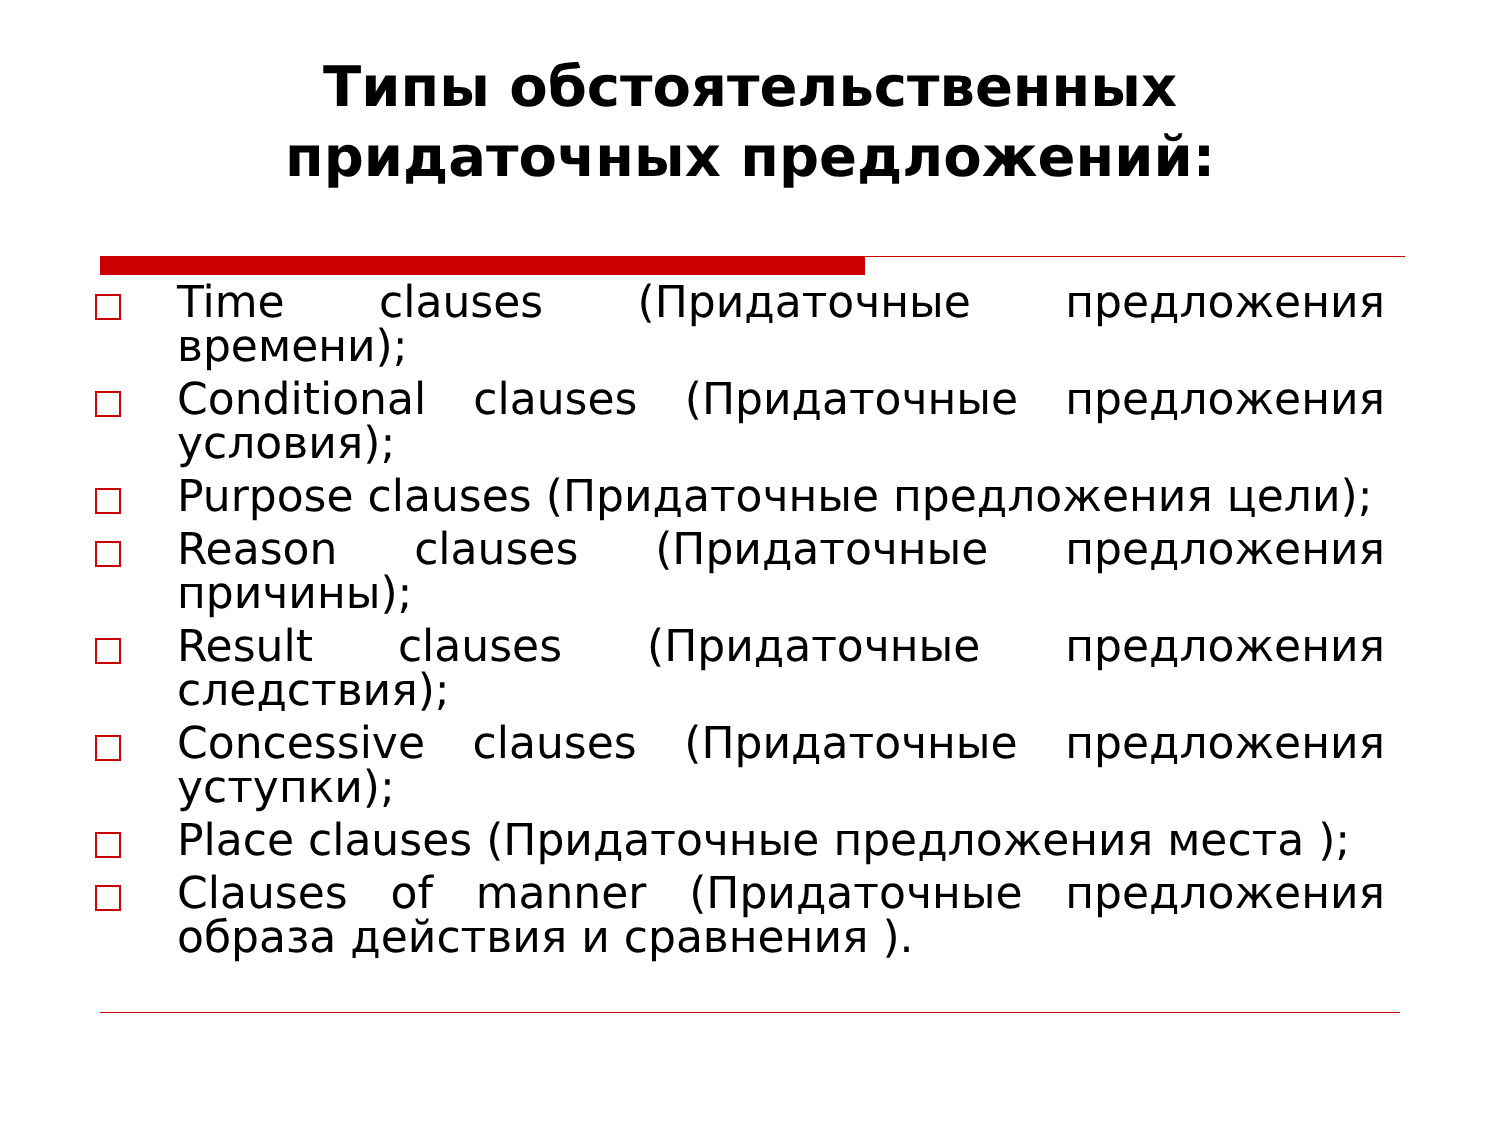Типы обстоятельственных
придаточных предложений:
Time clauses (Придаточные предложения времени);
Conditional clauses (Придаточные предложения условия);
Purpose clauses (Придаточные предложения цели);
Reason clauses (Придаточные предложения причины);
Result clauses (Придаточные предложения следствия);
Concessive clauses (Придаточные предложения уступки);
Place clauses (Придаточные предложения места );
Clauses of manner (Придаточные предложения образа действия и сравнения ).